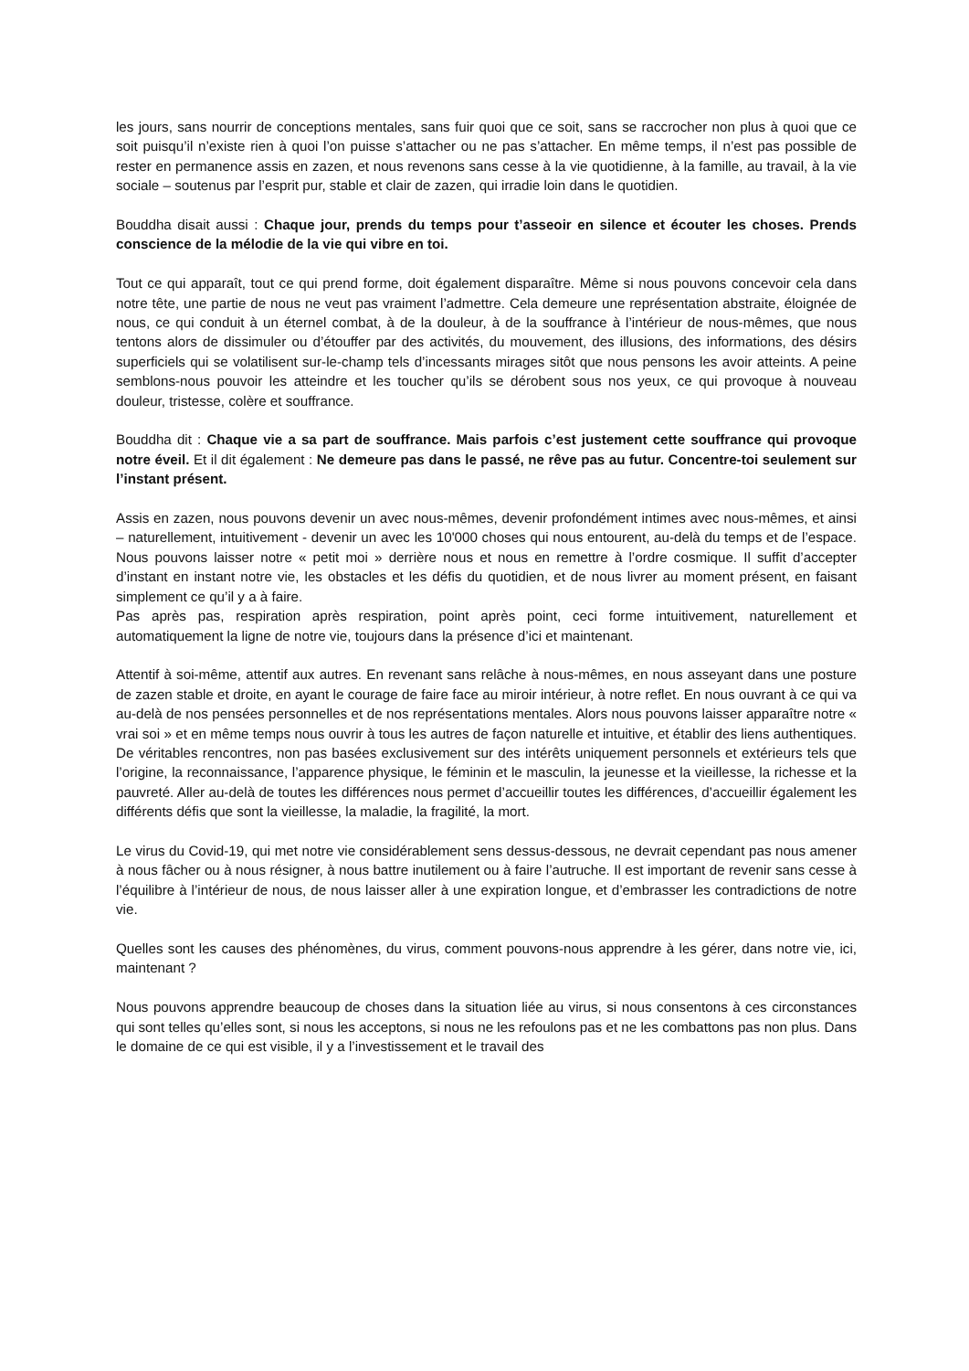les jours, sans nourrir de conceptions mentales, sans fuir quoi que ce soit, sans se raccrocher non plus à quoi que ce soit puisqu’il n’existe rien à quoi l’on puisse s’attacher ou ne pas s’attacher. En même temps, il n’est pas possible de rester en permanence assis en zazen, et nous revenons sans cesse à la vie quotidienne, à la famille, au travail, à la vie sociale – soutenus par l’esprit pur, stable et clair de zazen, qui irradie loin dans le quotidien.
Bouddha disait aussi : Chaque jour, prends du temps pour t’asseoir en silence et écouter les choses. Prends conscience de la mélodie de la vie qui vibre en toi.
Tout ce qui apparaît, tout ce qui prend forme, doit également disparaître. Même si nous pouvons concevoir cela dans notre tête, une partie de nous ne veut pas vraiment l’admettre. Cela demeure une représentation abstraite, éloignée de nous, ce qui conduit à un éternel combat, à de la douleur, à de la souffrance à l’intérieur de nous-mêmes, que nous tentons alors de dissimuler ou d’étouffer par des activités, du mouvement, des illusions, des informations, des désirs superficiels qui se volatilisent sur-le-champ tels d’incessants mirages sitôt que nous pensons les avoir atteints. A peine semblons-nous pouvoir les atteindre et les toucher qu’ils se dérobent sous nos yeux, ce qui provoque à nouveau douleur, tristesse, colère et souffrance.
Bouddha dit : Chaque vie a sa part de souffrance. Mais parfois c’est justement cette souffrance qui provoque notre éveil. Et il dit également : Ne demeure pas dans le passé, ne rêve pas au futur. Concentre-toi seulement sur l’instant présent.
Assis en zazen, nous pouvons devenir un avec nous-mêmes, devenir profondément intimes avec nous-mêmes, et ainsi – naturellement, intuitivement - devenir un avec les 10'000 choses qui nous entourent, au-delà du temps et de l’espace. Nous pouvons laisser notre « petit moi » derrière nous et nous en remettre à l’ordre cosmique. Il suffit d’accepter d’instant en instant notre vie, les obstacles et les défis du quotidien, et de nous livrer au moment présent, en faisant simplement ce qu’il y a à faire.
Pas après pas, respiration après respiration, point après point, ceci forme intuitivement, naturellement et automatiquement la ligne de notre vie, toujours dans la présence d’ici et maintenant.
Attentif à soi-même, attentif aux autres. En revenant sans relâche à nous-mêmes, en nous asseyant dans une posture de zazen stable et droite, en ayant le courage de faire face au miroir intérieur, à notre reflet. En nous ouvrant à ce qui va au-delà de nos pensées personnelles et de nos représentations mentales. Alors nous pouvons laisser apparaître notre « vrai soi » et en même temps nous ouvrir à tous les autres de façon naturelle et intuitive, et établir des liens authentiques. De véritables rencontres, non pas basées exclusivement sur des intérêts uniquement personnels et extérieurs tels que l’origine, la reconnaissance, l’apparence physique, le féminin et le masculin, la jeunesse et la vieillesse, la richesse et la pauvreté. Aller au-delà de toutes les différences nous permet d’accueillir toutes les différences, d’accueillir également les différents défis que sont la vieillesse, la maladie, la fragilité, la mort.
Le virus du Covid-19, qui met notre vie considérablement sens dessus-dessous, ne devrait cependant pas nous amener à nous fâcher ou à nous résigner, à nous battre inutilement ou à faire l’autruche. Il est important de revenir sans cesse à l’équilibre à l’intérieur de nous, de nous laisser aller à une expiration longue, et d’embrasser les contradictions de notre vie.
Quelles sont les causes des phénomènes, du virus, comment pouvons-nous apprendre à les gérer, dans notre vie, ici, maintenant ?
Nous pouvons apprendre beaucoup de choses dans la situation liée au virus, si nous consentons à ces circonstances qui sont telles qu’elles sont, si nous les acceptons, si nous ne les refoulons pas et ne les combattons pas non plus. Dans le domaine de ce qui est visible, il y a l’investissement et le travail des